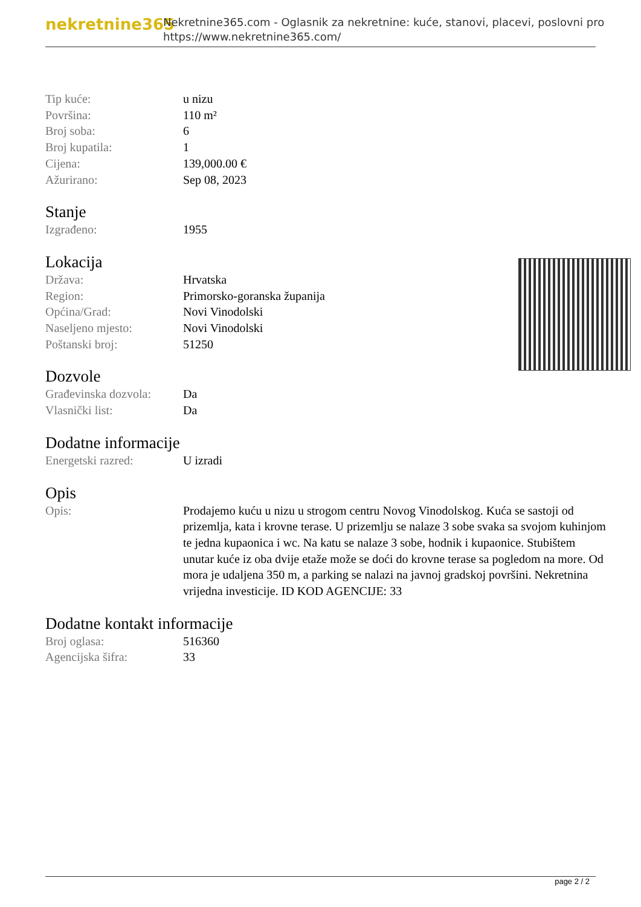nekretnine365
Nekretnine365.com - Oglasnik za nekretnine: kuće, stanovi, placevi, poslovni pro
https://www.nekretnine365.com/
| Tip kuće: | u nizu |
| Površina: | 110 m² |
| Broj soba: | 6 |
| Broj kupatila: | 1 |
| Cijena: | 139,000.00 € |
| Ažurirano: | Sep 08, 2023 |
Stanje
| Izgrađeno: | 1955 |
Lokacija
| Država: | Hrvatska |
| Region: | Primorsko-goranska županija |
| Općina/Grad: | Novi Vinodolski |
| Naseljeno mjesto: | Novi Vinodolski |
| Poštanski broj: | 51250 |
Dozvole
| Građevinska dozvola: | Da |
| Vlasnički list: | Da |
Dodatne informacije
| Energetski razred: | U izradi |
Opis
| Opis: | Prodajemo kuću u nizu u strogom centru Novog Vinodolskog. Kuća se sastoji od prizemlja, kata i krovne terase. U prizemlju se nalaze 3 sobe svaka sa svojom kuhinjom te jedna kupaonica i wc. Na katu se nalaze 3 sobe, hodnik i kupaonice. Stubištem unutar kuće iz oba dvije etaže može se doći do krovne terase sa pogledom na more. Od mora je udaljena 350 m, a parking se nalazi na javnoj gradskoj površini. Nekretnina vrijedna investicije. ID KOD AGENCIJE: 33 |
Dodatne kontakt informacije
| Broj oglasa: | 516360 |
| Agencijska šifra: | 33 |
page 2 / 2